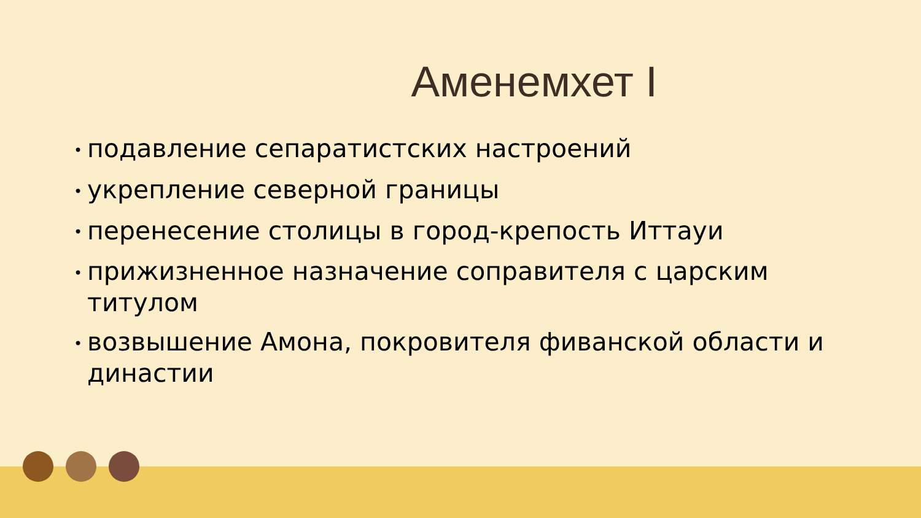Аменемхет I
• подавление сепаратистских настроений
• укрепление северной границы
• перенесение столицы в город-крепость Иттауи
• прижизненное назначение соправителя с царским титулом
• возвышение Амона, покровителя фиванской области и династии